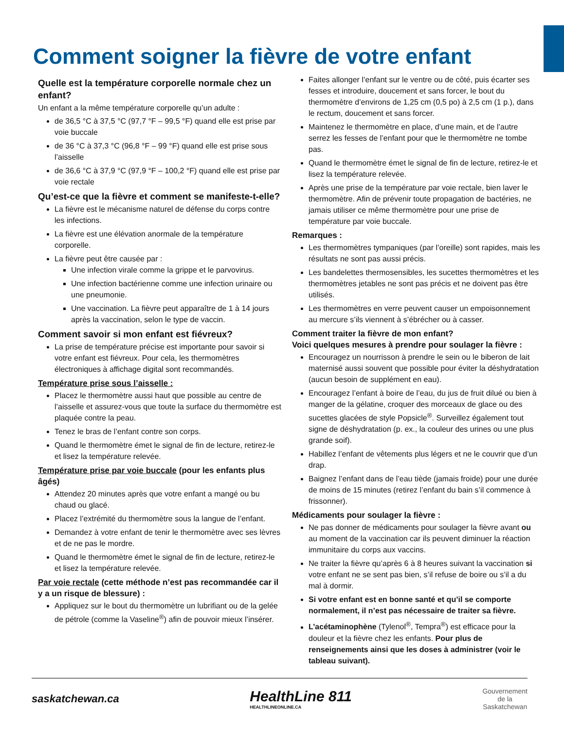Comment soigner la fièvre de votre enfant
Quelle est la température corporelle normale chez un enfant?
Un enfant a la même température corporelle qu’un adulte :
de 36,5 °C à 37,5 °C (97,7 °F – 99,5 °F) quand elle est prise par voie buccale
de 36 °C à 37,3 °C (96,8 °F – 99 °F) quand elle est prise sous l’aisselle
de 36,6 °C à 37,9 °C (97,9 °F – 100,2 °F) quand elle est prise par voie rectale
Qu’est-ce que la fièvre et comment se manifeste-t-elle?
La fièvre est le mécanisme naturel de défense du corps contre les infections.
La fièvre est une élévation anormale de la température corporelle.
La fièvre peut être causée par :
Une infection virale comme la grippe et le parvovirus.
Une infection bactérienne comme une infection urinaire ou une pneumonie.
Une vaccination. La fièvre peut apparaître de 1 à 14 jours après la vaccination, selon le type de vaccin.
Comment savoir si mon enfant est fiévreux?
La prise de température précise est importante pour savoir si votre enfant est fiévreux. Pour cela, les thermomètres électroniques à affichage digital sont recommandés.
Température prise sous l’aisselle :
Placez le thermomètre aussi haut que possible au centre de l’aisselle et assurez-vous que toute la surface du thermomètre est plaquée contre la peau.
Tenez le bras de l’enfant contre son corps.
Quand le thermomètre émet le signal de fin de lecture, retirez-le et lisez la température relevée.
Température prise par voie buccale (pour les enfants plus âgés)
Attendez 20 minutes après que votre enfant a mangé ou bu chaud ou glacé.
Placez l’extrémité du thermomètre sous la langue de l’enfant.
Demandez à votre enfant de tenir le thermomètre avec ses lèvres et de ne pas le mordre.
Quand le thermomètre émet le signal de fin de lecture, retirez-le et lisez la température relevée.
Par voie rectale (cette méthode n’est pas recommandée car il y a un risque de blessure) :
Appliquez sur le bout du thermomètre un lubrifiant ou de la gelée de pétrole (comme la Vaseline<sup>®</sup>) afin de pouvoir mieux l’insérer.
Faites allonger l’enfant sur le ventre ou de côté, puis écarter ses fesses et introduire, doucement et sans forcer, le bout du thermomètre d’environs de 1,25 cm (0,5 po) à 2,5 cm (1 p.), dans le rectum, doucement et sans forcer.
Maintenez le thermomètre en place, d’une main, et de l’autre serrez les fesses de l’enfant pour que le thermomètre ne tombe pas.
Quand le thermomètre émet le signal de fin de lecture, retirez-le et lisez la température relevée.
Après une prise de la température par voie rectale, bien laver le thermomètre. Afin de prévenir toute propagation de bactéries, ne jamais utiliser ce même thermomètre pour une prise de température par voie buccale.
Remarques :
Les thermomètres tympaniques (par l’oreille) sont rapides, mais les résultats ne sont pas aussi précis.
Les bandelettes thermosensibles, les sucettes thermomètres et les thermomètres jetables ne sont pas précis et ne doivent pas être utilisés.
Les thermomètres en verre peuvent causer un empoisonnement au mercure s’ils viennent à s’ébrécher ou à casser.
Comment traiter la fièvre de mon enfant?
Voici quelques mesures à prendre pour soulager la fièvre :
Encouragez un nourrisson à prendre le sein ou le biberon de lait maternisé aussi souvent que possible pour éviter la déshydratation (aucun besoin de supplément en eau).
Encouragez l’enfant à boire de l’eau, du jus de fruit dilué ou bien à manger de la gélatine, croquer des morceaux de glace ou des sucettes glacées de style Popsicle<sup>®</sup>. Surveillez également tout signe de déshydratation (p. ex., la couleur des urines ou une plus grande soif).
Habillez l’enfant de vêtements plus légers et ne le couvrir que d’un drap.
Baignez l’enfant dans de l’eau tiède (jamais froide) pour une durée de moins de 15 minutes (retirez l’enfant du bain s’il commence à frissonner).
Médicaments pour soulager la fièvre :
Ne pas donner de médicaments pour soulager la fièvre avant ou au moment de la vaccination car ils peuvent diminuer la réaction immunitaire du corps aux vaccins.
Ne traiter la fièvre qu’après 6 à 8 heures suivant la vaccination si votre enfant ne se sent pas bien, s’il refuse de boire ou s’il a du mal à dormir.
Si votre enfant est en bonne santé et qu’il se comporte normalement, il n’est pas nécessaire de traiter sa fièvre.
L’acétaminophène (Tylenol<sup>®</sup>, Tempra<sup>®</sup>) est efficace pour la douleur et la fièvre chez les enfants. Pour plus de renseignements ainsi que les doses à administrer (voir le tableau suivant).
saskatchewan.ca
HealthLine 811
HEALTHLINEONLINE.CA
Gouvernement
de la
Saskatchewan